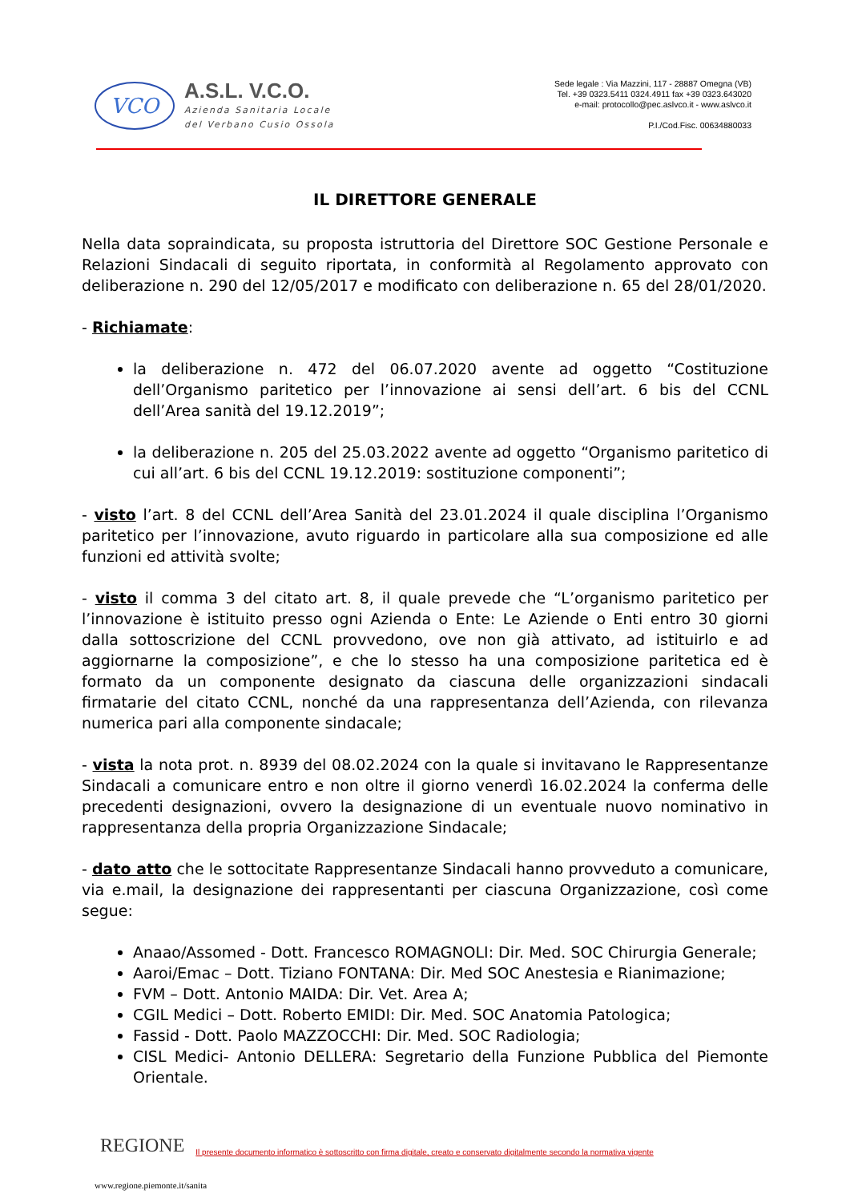VCO
A.S.L. V.C.O.
Azienda Sanitaria Locale
del Verbano Cusio Ossola
Sede legale : Via Mazzini, 117 - 28887 Omegna (VB)
Tel. +39 0323.5411 0324.4911 fax +39 0323.643020
e-mail: protocollo@pec.aslvco.it - www.aslvco.it
P.I./Cod.Fisc. 00634880033
IL DIRETTORE GENERALE
Nella data sopraindicata, su proposta istruttoria del Direttore SOC Gestione Personale e Relazioni Sindacali di seguito riportata, in conformità al Regolamento approvato con deliberazione n. 290 del 12/05/2017 e modificato con deliberazione n. 65 del 28/01/2020.
- Richiamate:
la deliberazione n. 472 del 06.07.2020 avente ad oggetto “Costituzione dell’Organismo paritetico per l’innovazione ai sensi dell’art. 6 bis del CCNL dell’Area sanità del 19.12.2019”;
la deliberazione n. 205 del 25.03.2022 avente ad oggetto “Organismo paritetico di cui all’art. 6 bis del CCNL 19.12.2019: sostituzione componenti”;
- visto l’art. 8 del CCNL dell’Area Sanità del 23.01.2024 il quale disciplina l’Organismo paritetico per l’innovazione, avuto riguardo in particolare alla sua composizione ed alle funzioni ed attività svolte;
- visto il comma 3 del citato art. 8, il quale prevede che “L’organismo paritetico per l’innovazione è istituito presso ogni Azienda o Ente: Le Aziende o Enti entro 30 giorni dalla sottoscrizione del CCNL provvedono, ove non già attivato, ad istituirlo e ad aggiornarne la composizione”, e che lo stesso ha una composizione paritetica ed è formato da un componente designato da ciascuna delle organizzazioni sindacali firmatarie del citato CCNL, nonché da una rappresentanza dell’Azienda, con rilevanza numerica pari alla componente sindacale;
- vista la nota prot. n. 8939 del 08.02.2024 con la quale si invitavano le Rappresentanze Sindacali a comunicare entro e non oltre il giorno venerdì 16.02.2024 la conferma delle precedenti designazioni, ovvero la designazione di un eventuale nuovo nominativo in rappresentanza della propria Organizzazione Sindacale;
- dato atto che le sottocitate Rappresentanze Sindacali hanno provveduto a comunicare, via e.mail, la designazione dei rappresentanti per ciascuna Organizzazione, così come segue:
Anaao/Assomed - Dott. Francesco ROMAGNOLI: Dir. Med. SOC Chirurgia Generale;
Aaroi/Emac – Dott. Tiziano FONTANA: Dir. Med SOC Anestesia e Rianimazione;
FVM – Dott. Antonio MAIDA: Dir. Vet. Area A;
CGIL Medici – Dott. Roberto EMIDI: Dir. Med. SOC Anatomia Patologica;
Fassid - Dott. Paolo MAZZOCCHI: Dir. Med. SOC Radiologia;
CISL Medici- Antonio DELLERA: Segretario della Funzione Pubblica del Piemonte Orientale.
REGIONE Il presente documento informatico è sottoscritto con firma digitale, creato e conservato digitalmente secondo la normativa vigente
www.regione.piemonte.it/sanita